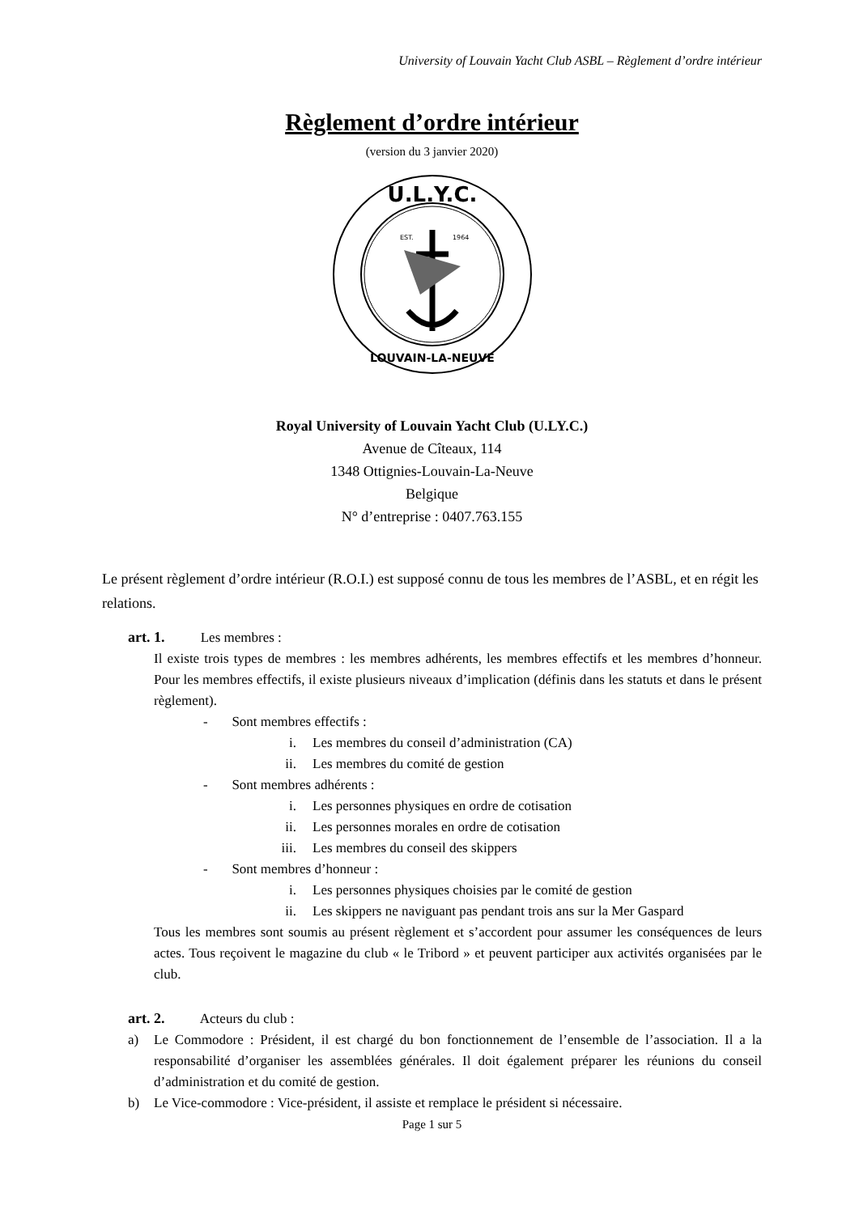University of Louvain Yacht Club ASBL – Règlement d’ordre intérieur
Règlement d’ordre intérieur
(version du 3 janvier 2020)
U.L.Y.C.
LOUVAIN-LA-NEUVE
EST.
1964
Royal University of Louvain Yacht Club (U.LY.C.)
Avenue de Cîteaux, 114
1348 Ottignies-Louvain-La-Neuve
Belgique
N° d’entreprise : 0407.763.155
Le présent règlement d’ordre intérieur (R.O.I.) est supposé connu de tous les membres de l’ASBL, et en régit les relations.
art. 1. Les membres :
Il existe trois types de membres : les membres adhérents, les membres effectifs et les membres d’honneur. Pour les membres effectifs, il existe plusieurs niveaux d’implication (définis dans les statuts et dans le présent règlement).
- Sont membres effectifs :
i. Les membres du conseil d’administration (CA)
ii. Les membres du comité de gestion
- Sont membres adhérents :
i. Les personnes physiques en ordre de cotisation
ii. Les personnes morales en ordre de cotisation
iii. Les membres du conseil des skippers
- Sont membres d’honneur :
i. Les personnes physiques choisies par le comité de gestion
ii. Les skippers ne naviguant pas pendant trois ans sur la Mer Gaspard
Tous les membres sont soumis au présent règlement et s’accordent pour assumer les conséquences de leurs actes. Tous reçoivent le magazine du club « le Tribord » et peuvent participer aux activités organisées par le club.
art. 2. Acteurs du club :
a) Le Commodore : Président, il est chargé du bon fonctionnement de l’ensemble de l’association. Il a la responsabilité d’organiser les assemblées générales. Il doit également préparer les réunions du conseil d’administration et du comité de gestion.
b) Le Vice-commodore : Vice-président, il assiste et remplace le président si nécessaire.
Page 1 sur 5